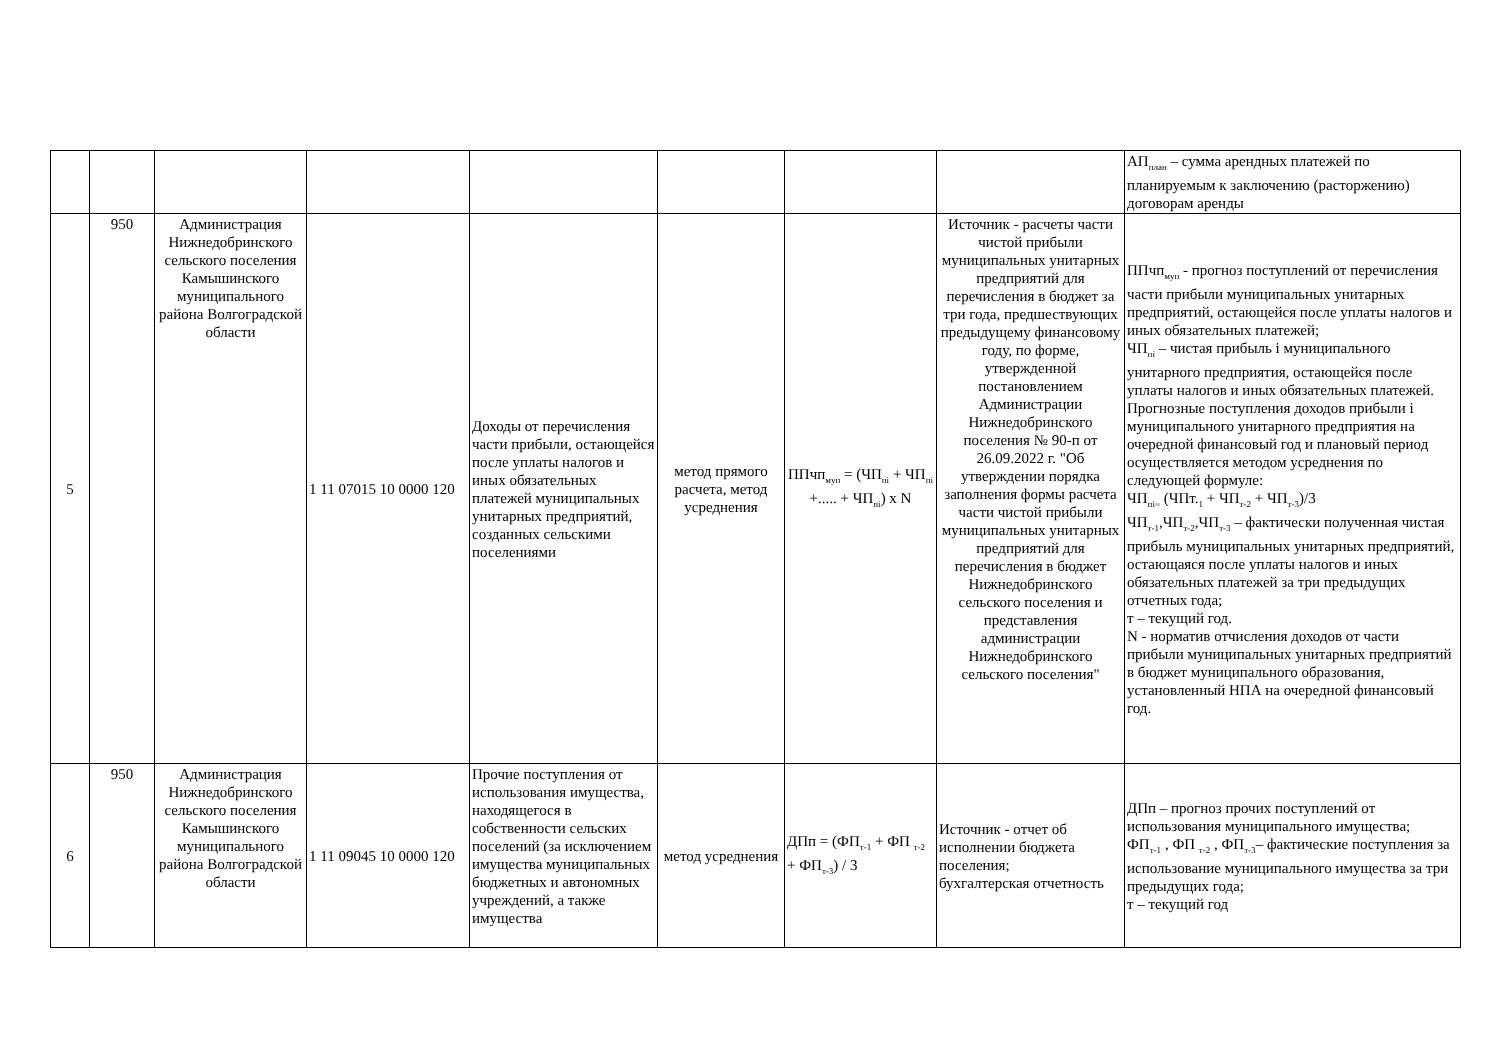| | | | | | | | | АП<sub>план</sub> – сумма арендных платежей по планируемым к заключению (расторжению) договорам аренды |
| 5 | 950 | Администрация Нижнедобринского сельского поселения Камышинского муниципального района Волгоградской области | 1 11 07015 10 0000 120 | Доходы от перечисления части прибыли, остающейся после уплаты налогов и иных обязательных платежей муниципальных унитарных предприятий, созданных сельскими поселениями | метод прямого расчета, метод усреднения | ППчп<sub>муп</sub> = (ЧП<sub>пi</sub> + ЧП<sub>пi</sub> +..... + ЧП<sub>пi</sub>) х N | Источник - расчеты части чистой прибыли муниципальных унитарных предприятий для перечисления в бюджет за три года, предшествующих предыдущему финансовому году, по форме, утвержденной постановлением Администрации Нижнедобринского поселения № 90-п от 26.09.2022 г. "Об утверждении порядка заполнения формы расчета части чистой прибыли муниципальных унитарных предприятий для перечисления в бюджет Нижнедобринского сельского поселения и представления администрации Нижнедобринского сельского поселения" | ППчп<sub>муп</sub> - прогноз поступлений от перечисления части прибыли муниципальных унитарных предприятий, остающейся после уплаты налогов и иных обязательных платежей; ЧП<sub>пi</sub> – чистая прибыль i муниципального унитарного предприятия, остающейся после уплаты налогов и иных обязательных платежей. Прогнозные поступления доходов прибыли i муниципального унитарного предприятия на очередной финансовый год и плановый период осуществляется методом усреднения по следующей формуле: ЧП<sub>пi=</sub> (ЧПт.<sub>1</sub> + ЧП<sub>т-2</sub> + ЧП<sub>т-3</sub>)/3 ЧП<sub>т-1</sub>,ЧП<sub>т-2</sub>,ЧП<sub>т-3</sub> – фактически полученная чистая прибыль муниципальных унитарных предприятий, остающаяся после уплаты налогов и иных обязательных платежей за три предыдущих отчетных года; т – текущий год. N - норматив отчисления доходов от части прибыли муниципальных унитарных предприятий в бюджет муниципального образования, установленный НПА на очередной финансовый год. |
| 6 | 950 | Администрация Нижнедобринского сельского поселения Камышинского муниципального района Волгоградской области | 1 11 09045 10 0000 120 | Прочие поступления от использования имущества, находящегося в собственности сельских поселений (за исключением имущества муниципальных бюджетных и автономных учреждений, а также имущества | метод усреднения | ДПп = (ФП<sub>т-1</sub> + ФП <sub>т-2</sub> + ФП<sub>т-3</sub>) / 3 | Источник - отчет об исполнении бюджета поселения; бухгалтерская отчетность | ДПп – прогноз прочих поступлений от использования муниципального имущества; ФП<sub>т-1</sub> , ФП <sub>т-2</sub> , ФП<sub>т-3</sub>– фактические поступления за использование муниципального имущества за три предыдущих года; т – текущий год |